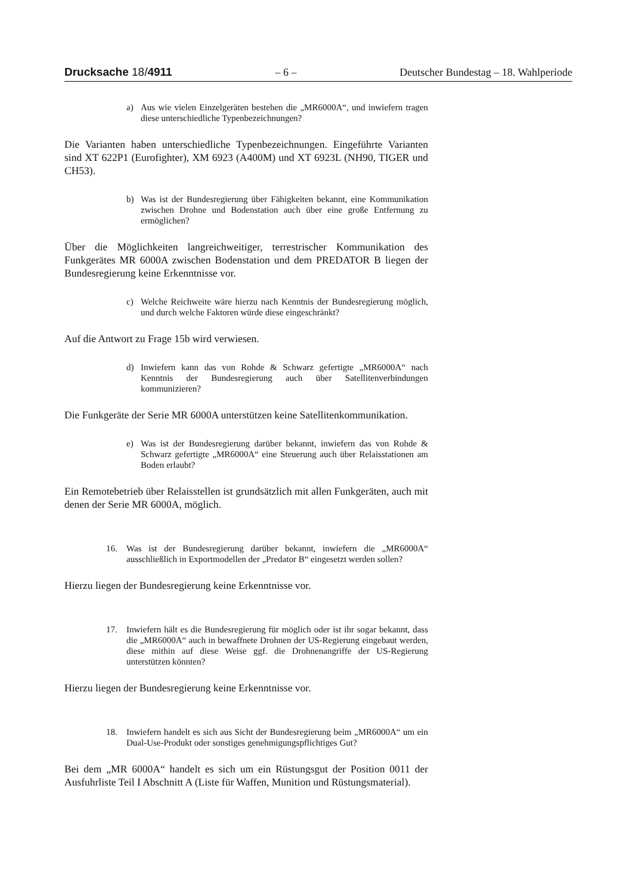Drucksache 18/4911 – 6 – Deutscher Bundestag – 18. Wahlperiode
a) Aus wie vielen Einzelgeräten bestehen die „MR6000A“, und inwiefern tragen diese unterschiedliche Typenbezeichnungen?
Die Varianten haben unterschiedliche Typenbezeichnungen. Eingeführte Varianten sind XT 622P1 (Eurofighter), XM 6923 (A400M) und XT 6923L (NH90, TIGER und CH53).
b) Was ist der Bundesregierung über Fähigkeiten bekannt, eine Kommunikation zwischen Drohne und Bodenstation auch über eine große Entfernung zu ermöglichen?
Über die Möglichkeiten langreichweitiger, terrestrischer Kommunikation des Funkgerätes MR 6000A zwischen Bodenstation und dem PREDATOR B liegen der Bundesregierung keine Erkenntnisse vor.
c) Welche Reichweite wäre hierzu nach Kenntnis der Bundesregierung möglich, und durch welche Faktoren würde diese eingeschränkt?
Auf die Antwort zu Frage 15b wird verwiesen.
d) Inwiefern kann das von Rohde & Schwarz gefertigte „MR6000A“ nach Kenntnis der Bundesregierung auch über Satellitenverbindungen kommunizieren?
Die Funkgeräte der Serie MR 6000A unterstützen keine Satellitenkommunikation.
e) Was ist der Bundesregierung darüber bekannt, inwiefern das von Rohde & Schwarz gefertigte „MR6000A“ eine Steuerung auch über Relaisstationen am Boden erlaubt?
Ein Remotebetrieb über Relaisstellen ist grundsätzlich mit allen Funkgeräten, auch mit denen der Serie MR 6000A, möglich.
16. Was ist der Bundesregierung darüber bekannt, inwiefern die „MR6000A“ ausschließlich in Exportmodellen der „Predator B“ eingesetzt werden sollen?
Hierzu liegen der Bundesregierung keine Erkenntnisse vor.
17. Inwiefern hält es die Bundesregierung für möglich oder ist ihr sogar bekannt, dass die „MR6000A“ auch in bewaffnete Drohnen der US-Regierung eingebaut werden, diese mithin auf diese Weise ggf. die Drohnenangriffe der US-Regierung unterstützen könnten?
Hierzu liegen der Bundesregierung keine Erkenntnisse vor.
18. Inwiefern handelt es sich aus Sicht der Bundesregierung beim „MR6000A“ um ein Dual-Use-Produkt oder sonstiges genehmigungspflichtiges Gut?
Bei dem „MR 6000A“ handelt es sich um ein Rüstungsgut der Position 0011 der Ausfuhrliste Teil I Abschnitt A (Liste für Waffen, Munition und Rüstungsmaterial).